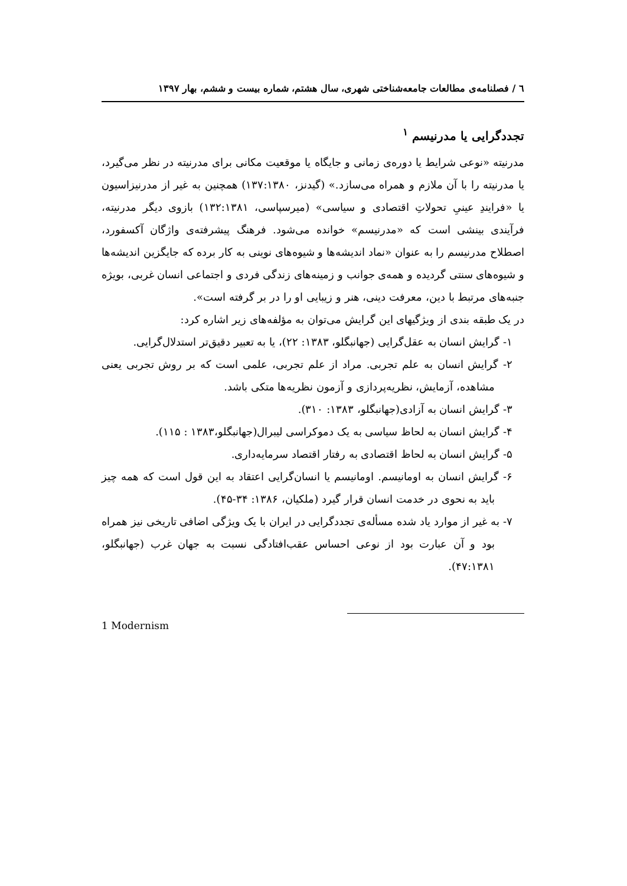٦ / فصلنامه‌ی مطالعات جامعه‌شناختی شهری، سال هشتم، شماره بیست و ششم، بهار ۱۳۹۷
تجددگرایی یا مدرنیسم <sup>۱</sup>
مدرنیته «نوعی شرایط یا دوره‌ی زمانی و جایگاه یا موقعیت مکانی برای مدرنیته در نظر می‌گیرد، یا مدرنیته را با آن ملازم و همراه می‌سازد.» (گیدنز، ۱۳۷:۱۳۸۰) همچنین به غیر از مدرنیزاسیون یا «فرایندِ عینیِ تحولاتِ اقتصادی و سیاسی» (میرسپاسی، ۱۳۲:۱۳۸۱) بازوی دیگر مدرنیته، فرآیندی بینشی است که «مدرنیسم» خوانده می‌شود. فرهنگ پیشرفته‌ی واژگان آکسفورد، اصطلاح مدرنیسم را به عنوان «نماد اندیشه‌ها و شیوه‌های نوینی به کار برده که جایگزین اندیشه‌ها و شیوه‌های سنتی گردیده و همه‌ی جوانب و زمینه‌های زندگی فردی و اجتماعی انسان غربی، بویژه جنبه‌های مرتبط با دین، معرفت دینی، هنر و زیبایی او را در بر گرفته است».
در یک طبقه بندی از ویژگیهای این گرایش می‌توان به مؤلفه‌های زیر اشاره کرد:
۱- گرایش انسان به عقل‌گرایی (جهانبگلو، ۱۳۸۳: ۲۲)، یا به تعبیر دقیق‌تر استدلال‌گرایی.
۲- گرایش انسان به علم تجربی. مراد از علم تجربی، علمی است که بر روش تجربی یعنی مشاهده، آزمایش، نظریه‌پردازی و آزمون نظریه‌ها متکی باشد.
۳- گرایش انسان به آزادی(جهانبگلو، ۱۳۸۳: ۳۱۰).
۴- گرایش انسان به لحاظ سیاسی به یک دموکراسی لیبرال(جهانبگلو،۱۳۸۳ : ۱۱۵).
۵- گرایش انسان به لحاظ اقتصادی به رفتار اقتصاد سرمایه‌داری.
۶- گرایش انسان به اومانیسم. اومانیسم یا انسان‌گرایی اعتقاد به این قول است که همه چیز باید به نحوی در خدمت انسان قرار گیرد (ملکیان، ۱۳۸۶: ۳۴-۴۵).
۷- به غیر از موارد یاد شده مسأله‌ی تجددگرایی در ایران با یک ویژگی اضافی تاریخی نیز همراه بود و آن عبارت بود از نوعی احساس عقب‌افتادگی نسبت به جهان غرب (جهانبگلو، ۴۷:۱۳۸۱).
1 Modernism